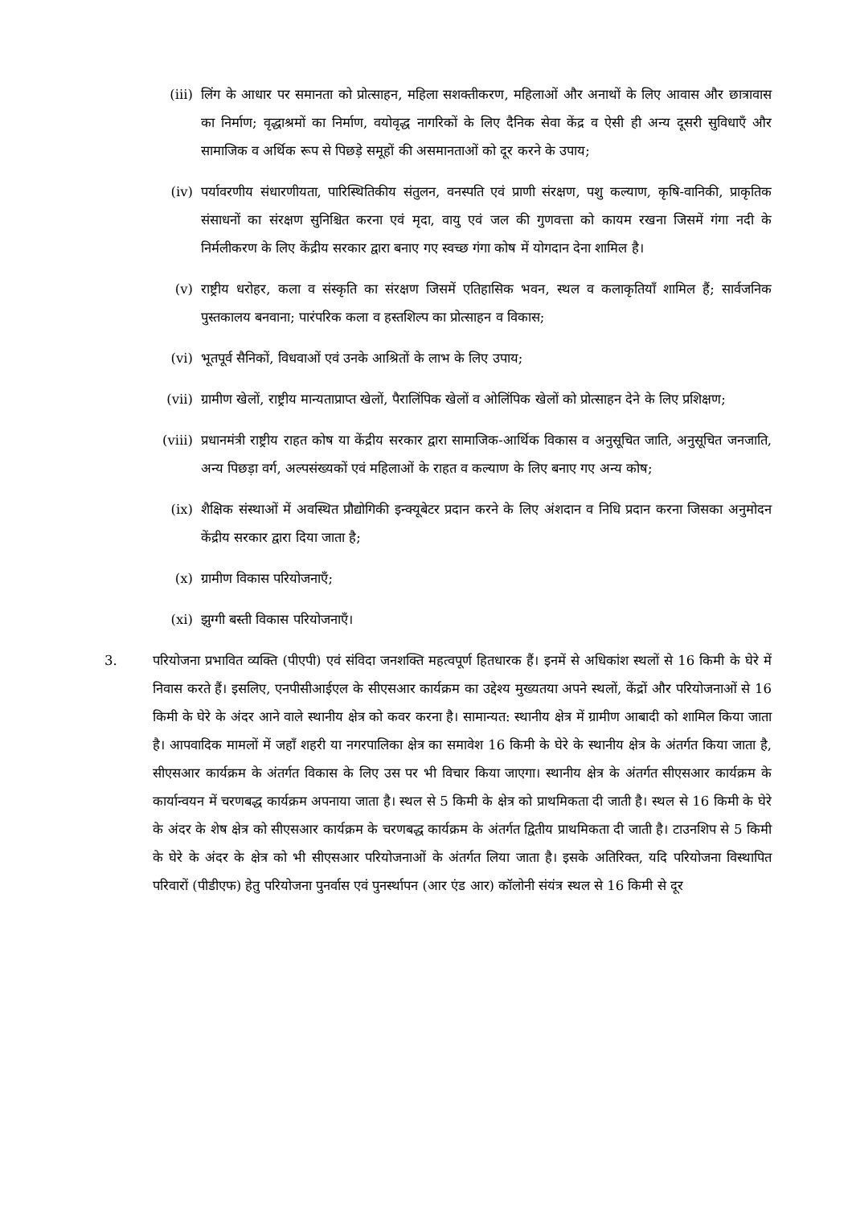(iii) लिंग के आधार पर समानता को प्रोत्साहन, महिला सशक्तीकरण, महिलाओं और अनाथों के लिए आवास और छात्रावास का निर्माण; वृद्धाश्रमों का निर्माण, वयोवृद्ध नागरिकों के लिए दैनिक सेवा केंद्र व ऐसी ही अन्य दूसरी सुविधाएँ और सामाजिक व अर्थिक रूप से पिछड़े समूहों की असमानताओं को दूर करने के उपाय;
(iv) पर्यावरणीय संधारणीयता, पारिस्थितिकीय संतुलन, वनस्पति एवं प्राणी संरक्षण, पशु कल्याण, कृषि-वानिकी, प्राकृतिक संसाधनों का संरक्षण सुनिश्चित करना एवं मृदा, वायु एवं जल की गुणवत्ता को कायम रखना जिसमें गंगा नदी के निर्मलीकरण के लिए केंद्रीय सरकार द्वारा बनाए गए स्वच्छ गंगा कोष में योगदान देना शामिल है।
(v) राष्ट्रीय धरोहर, कला व संस्कृति का संरक्षण जिसमें एतिहासिक भवन, स्थल व कलाकृतियाँ शामिल हैं; सार्वजनिक पुस्तकालय बनवाना; पारंपरिक कला व हस्तशिल्प का प्रोत्साहन व विकास;
(vi) भूतपूर्व सैनिकों, विधवाओं एवं उनके आश्रितों के लाभ के लिए उपाय;
(vii) ग्रामीण खेलों, राष्ट्रीय मान्यताप्राप्त खेलों, पैरालिंपिक खेलों व ओलिंपिक खेलों को प्रोत्साहन देने के लिए प्रशिक्षण;
(viii)
प्रधानमंत्री राष्ट्रीय राहत कोष या केंद्रीय सरकार द्वारा सामाजिक-आर्थिक विकास व अनुसूचित जाति, अनुसूचित जनजाति, अन्य पिछड़ा वर्ग, अल्पसंख्यकों एवं महिलाओं के राहत व कल्याण के लिए बनाए गए अन्य कोष;
(ix) शैक्षिक संस्थाओं में अवस्थित प्रौद्योगिकी इन्क्यूबेटर प्रदान करने के लिए अंशदान व निधि प्रदान करना जिसका अनुमोदन केंद्रीय सरकार द्वारा दिया जाता है;
(x) ग्रामीण विकास परियोजनाएँ;
(xi) झुग्गी बस्ती विकास परियोजनाएँ।
3. परियोजना प्रभावित व्यक्ति (पीएपी) एवं संविदा जनशक्ति महत्वपूर्ण हितधारक हैं। इनमें से अधिकांश स्थलों से 16 किमी के घेरे में निवास करते हैं। इसलिए, एनपीसीआईएल के सीएसआर कार्यक्रम का उद्देश्य मुख्यतया अपने स्थलों, केंद्रों और परियोजनाओं से 16 किमी के घेरे के अंदर आने वाले स्थानीय क्षेत्र को कवर करना है। सामान्यत: स्थानीय क्षेत्र में ग्रामीण आबादी को शामिल किया जाता है। आपवादिक मामलों में जहाँ शहरी या नगरपालिका क्षेत्र का समावेश 16 किमी के घेरे के स्थानीय क्षेत्र के अंतर्गत किया जाता है, सीएसआर कार्यक्रम के अंतर्गत विकास के लिए उस पर भी विचार किया जाएगा। स्थानीय क्षेत्र के अंतर्गत सीएसआर कार्यक्रम के कार्यान्वयन में चरणबद्ध कार्यक्रम अपनाया जाता है। स्थल से 5 किमी के क्षेत्र को प्राथमिकता दी जाती है। स्थल से 16 किमी के घेरे के अंदर के शेष क्षेत्र को सीएसआर कार्यक्रम के चरणबद्ध कार्यक्रम के अंतर्गत द्वितीय प्राथमिकता दी जाती है। टाउनशिप से 5 किमी के घेरे के अंदर के क्षेत्र को भी सीएसआर परियोजनाओं के अंतर्गत लिया जाता है। इसके अतिरिक्त, यदि परियोजना विस्थापित परिवारों (पीडीएफ) हेतु परियोजना पुनर्वास एवं पुनर्स्थापन (आर एंड आर) कॉलोनी संयंत्र स्थल से 16 किमी से दूर